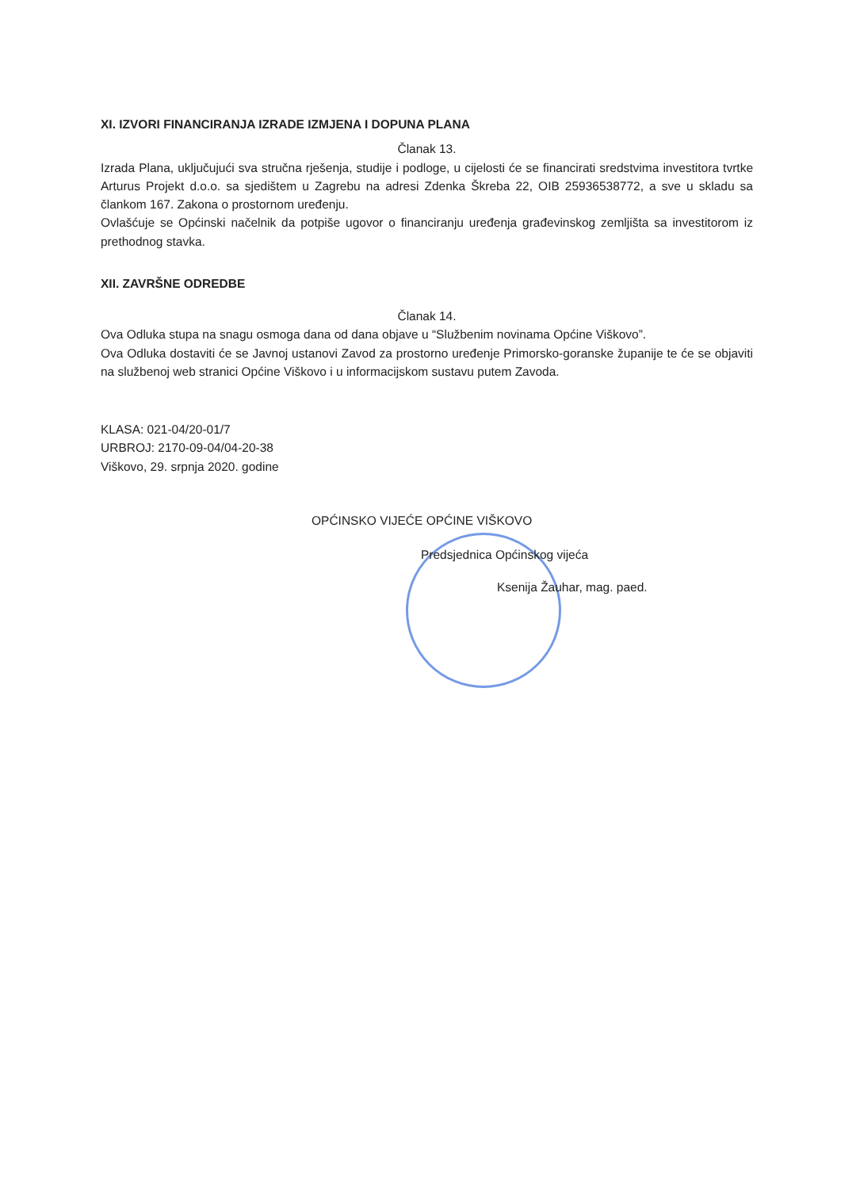XI. IZVORI FINANCIRANJA IZRADE IZMJENA I DOPUNA PLANA
Članak 13.
Izrada Plana, uključujući sva stručna rješenja, studije i podloge, u cijelosti će se financirati sredstvima investitora tvrtke Arturus Projekt d.o.o. sa sjedištem u Zagrebu na adresi Zdenka Škreba 22, OIB 25936538772, a sve u skladu sa člankom 167. Zakona o prostornom uređenju.
Ovlašćuje se Općinski načelnik da potpiše ugovor o financiranju uređenja građevinskog zemljišta sa investitorom iz prethodnog stavka.
XII. ZAVRŠNE ODREDBE
Članak 14.
Ova Odluka stupa na snagu osmoga dana od dana objave u “Službenim novinama Općine Viškovo”.
Ova Odluka dostaviti će se Javnoj ustanovi Zavod za prostorno uređenje Primorsko-goranske županije te će se objaviti na službenoj web stranici Općine Viškovo i u informacijskom sustavu putem Zavoda.
KLASA: 021-04/20-01/7
URBROJ: 2170-09-04/04-20-38
Viškovo, 29. srpnja 2020. godine
OPĆINSKO VIJEĆE OPĆINE VIŠKOVO
Predsjednica Općinskog vijeća
Ksenija Žauhar, mag. paed.